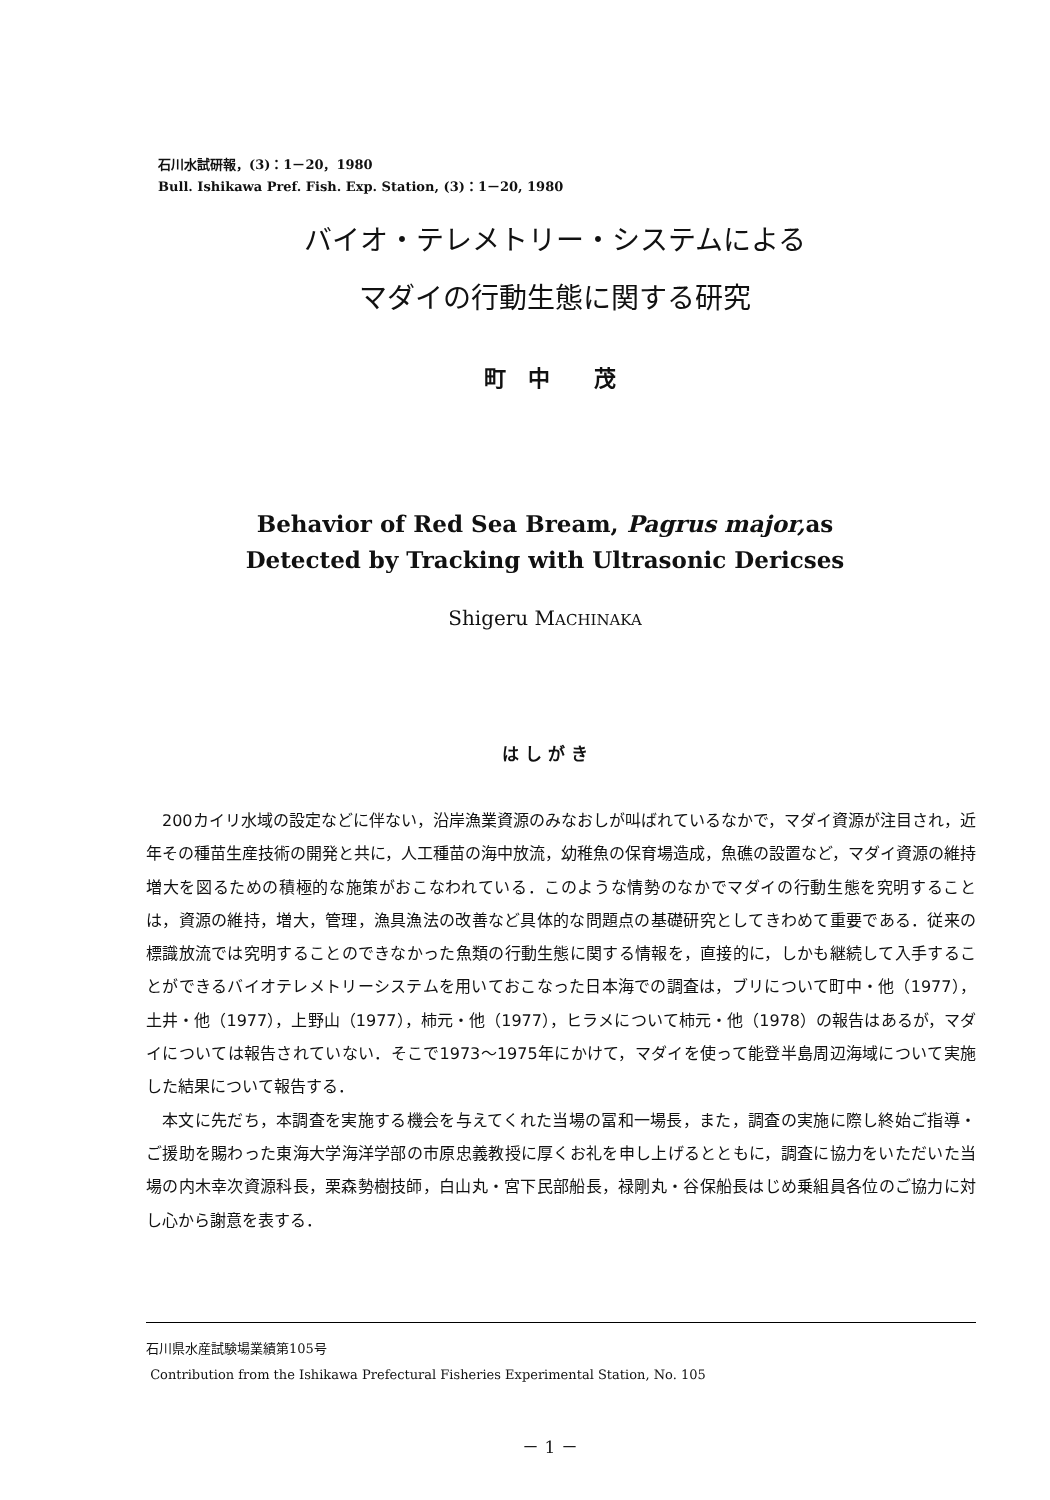石川水試研報，(3)：1－20，1980
Bull. Ishikawa Pref. Fish. Exp. Station, (3)：1－20, 1980
バイオ・テレメトリー・システムによる
マダイの行動生態に関する研究
町　中　　茂
Behavior of Red Sea Bream, Pagrus major, as
Detected by Tracking with Ultrasonic Dericses
Shigeru MACHINAKA
は し が き
200カイリ水域の設定などに伴ない，沿岸漁業資源のみなおしが叫ばれているなかで，マダイ資源が注目され，近年その種苗生産技術の開発と共に，人工種苗の海中放流，幼稚魚の保育場造成，魚礁の設置など，マダイ資源の維持増大を図るための積極的な施策がおこなわれている．このような情勢のなかでマダイの行動生態を究明することは，資源の維持，増大，管理，漁具漁法の改善など具体的な問題点の基礎研究としてきわめて重要である．従来の標識放流では究明することのできなかった魚類の行動生態に関する情報を，直接的に，しかも継続して入手することができるバイオテレメトリーシステムを用いておこなった日本海での調査は，ブリについて町中・他（1977），土井・他（1977），上野山（1977），柿元・他（1977），ヒラメについて柿元・他（1978）の報告はあるが，マダイについては報告されていない．そこで1973～1975年にかけて，マダイを使って能登半島周辺海域について実施した結果について報告する．
本文に先だち，本調査を実施する機会を与えてくれた当場の冨和一場長，また，調査の実施に際し終始ご指導・ご援助を賜わった東海大学海洋学部の市原忠義教授に厚くお礼を申し上げるとともに，調査に協力をいただいた当場の内木幸次資源科長，栗森勢樹技師，白山丸・宮下民部船長，禄剛丸・谷保船長はじめ乗組員各位のご協力に対し心から謝意を表する．
石川県水産試験場業績第105号
Contribution from the Ishikawa Prefectural Fisheries Experimental Station, No. 105
－ 1 －